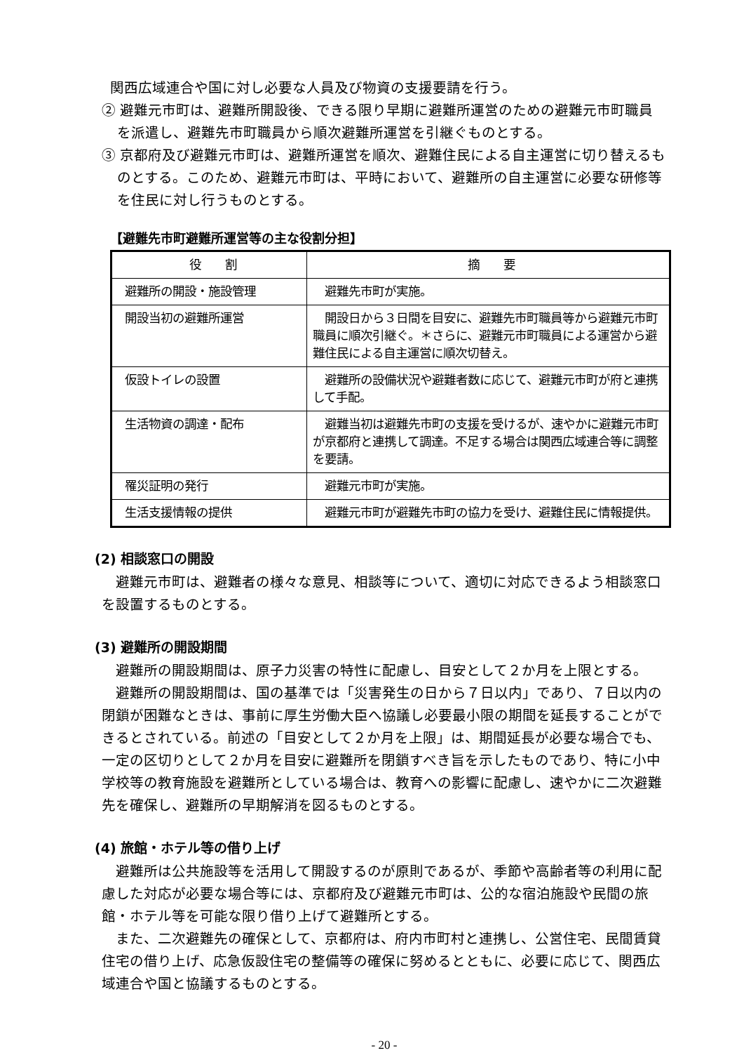関西広域連合や国に対し必要な人員及び物資の支援要請を行う。
② 避難元市町は、避難所開設後、できる限り早期に避難所運営のための避難元市町職員を派遣し、避難先市町職員から順次避難所運営を引継ぐものとする。
③ 京都府及び避難元市町は、避難所運営を順次、避難住民による自主運営に切り替えるものとする。このため、避難元市町は、平時において、避難所の自主運営に必要な研修等を住民に対し行うものとする。
【避難先市町避難所運営等の主な役割分担】
| 役 割 | 摘 要 |
| --- | --- |
| 避難所の開設・施設管理 | 避難先市町が実施。 |
| 開設当初の避難所運営 | 開設日から３日間を目安に、避難先市町職員等から避難元市町職員に順次引継ぐ。＊さらに、避難元市町職員による運営から避難住民による自主運営に順次切替え。 |
| 仮設トイレの設置 | 避難所の設備状況や避難者数に応じて、避難元市町が府と連携して手配。 |
| 生活物資の調達・配布 | 避難当初は避難先市町の支援を受けるが、速やかに避難元市町が京都府と連携して調達。不足する場合は関西広域連合等に調整を要請。 |
| 罹災証明の発行 | 避難元市町が実施。 |
| 生活支援情報の提供 | 避難元市町が避難先市町の協力を受け、避難住民に情報提供。 |
(2) 相談窓口の開設
避難元市町は、避難者の様々な意見、相談等について、適切に対応できるよう相談窓口を設置するものとする。
(3) 避難所の開設期間
避難所の開設期間は、原子力災害の特性に配慮し、目安として２か月を上限とする。
避難所の開設期間は、国の基準では「災害発生の日から７日以内」であり、７日以内の閉鎖が困難なときは、事前に厚生労働大臣へ協議し必要最小限の期間を延長することができるとされている。前述の「目安として２か月を上限」は、期間延長が必要な場合でも、一定の区切りとして２か月を目安に避難所を閉鎖すべき旨を示したものであり、特に小中学校等の教育施設を避難所としている場合は、教育への影響に配慮し、速やかに二次避難先を確保し、避難所の早期解消を図るものとする。
(4) 旅館・ホテル等の借り上げ
避難所は公共施設等を活用して開設するのが原則であるが、季節や高齢者等の利用に配慮した対応が必要な場合等には、京都府及び避難元市町は、公的な宿泊施設や民間の旅館・ホテル等を可能な限り借り上げて避難所とする。
また、二次避難先の確保として、京都府は、府内市町村と連携し、公営住宅、民間賃貸住宅の借り上げ、応急仮設住宅の整備等の確保に努めるとともに、必要に応じて、関西広域連合や国と協議するものとする。
- 20 -